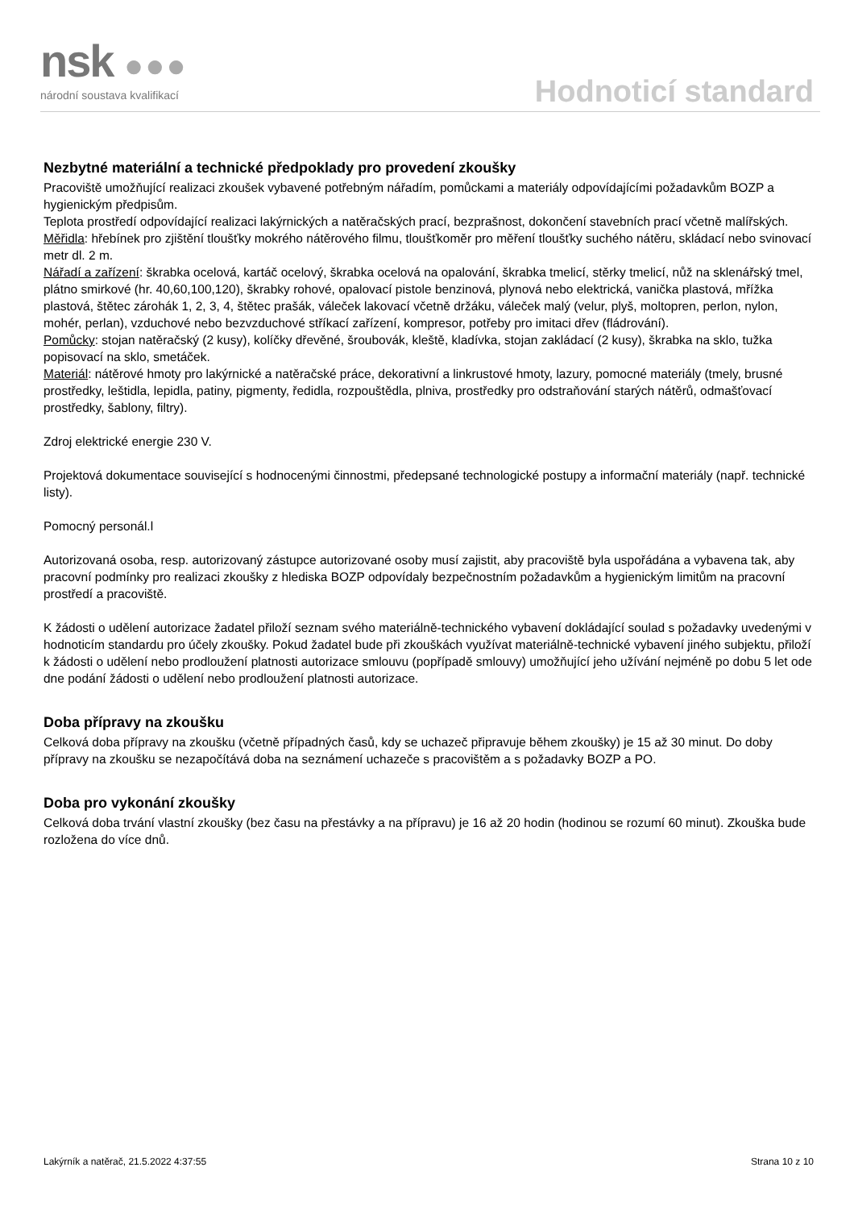nsk ●●●
národní soustava kvalifikací Hodnoticí standard
Nezbytné materiální a technické předpoklady pro provedení zkoušky
Pracoviště umožňující realizaci zkoušek vybavené potřebným nářadím, pomůckami a materiály odpovídajícími požadavkům BOZP a hygienickým předpisům.
Teplota prostředí odpovídající realizaci lakýrnických a natěračských prací, bezprašnost, dokončení stavebních prací včetně malířských.
Měřidla: hřebínek pro zjištění tloušťky mokrého nátěrového filmu, tloušťkoměr pro měření tloušťky suchého nátěru, skládací nebo svinovací metr dl. 2 m.
Nářadí a zařízení: škrabka ocelová, kartáč ocelový, škrabka ocelová na opalování, škrabka tmelicí, stěrky tmelicí, nůž na sklenářský tmel, plátno smirkové (hr. 40,60,100,120), škrabky rohové, opalovací pistole benzinová, plynová nebo elektrická, vanička plastová, mřížka plastová, štětec zárohák 1, 2, 3, 4, štětec prašák, váleček lakovací včetně držáku, váleček malý (velur, plyš, moltopren, perlon, nylon, mohér, perlan), vzduchové nebo bezvzduchové stříkací zařízení, kompresor, potřeby pro imitaci dřev (fládrování).
Pomůcky: stojan natěračský (2 kusy), kolíčky dřevěné, šroubovák, kleště, kladívka, stojan zakládací (2 kusy), škrabka na sklo, tužka popisovací na sklo, smetáček.
Materiál: nátěrové hmoty pro lakýrnické a natěračské práce, dekorativní a linkrustové hmoty, lazury, pomocné materiály (tmely, brusné prostředky, leštidla, lepidla, patiny, pigmenty, ředidla, rozpouštědla, plniva, prostředky pro odstraňování starých nátěrů, odmašťovací prostředky, šablony, filtry).
Zdroj elektrické energie 230 V.
Projektová dokumentace související s hodnocenými činnostmi, předepsané technologické postupy a informační materiály (např. technické listy).
Pomocný personál.l
Autorizovaná osoba, resp. autorizovaný zástupce autorizované osoby musí zajistit, aby pracoviště byla uspořádána a vybavena tak, aby pracovní podmínky pro realizaci zkoušky z hlediska BOZP odpovídaly bezpečnostním požadavkům a hygienickým limitům na pracovní prostředí a pracoviště.
K žádosti o udělení autorizace žadatel přiloží seznam svého materiálně-technického vybavení dokládající soulad s požadavky uvedenými v hodnoticím standardu pro účely zkoušky. Pokud žadatel bude při zkouškách využívat materiálně-technické vybavení jiného subjektu, přiloží k žádosti o udělení nebo prodloužení platnosti autorizace smlouvu (popřípadě smlouvy) umožňující jeho užívání nejméně po dobu 5 let ode dne podání žádosti o udělení nebo prodloužení platnosti autorizace.
Doba přípravy na zkoušku
Celková doba přípravy na zkoušku (včetně případných časů, kdy se uchazeč připravuje během zkoušky) je 15 až 30 minut. Do doby přípravy na zkoušku se nezapočítává doba na seznámení uchazeče s pracovištěm a s požadavky BOZP a PO.
Doba pro vykonání zkoušky
Celková doba trvání vlastní zkoušky (bez času na přestávky a na přípravu) je 16 až 20 hodin (hodinou se rozumí 60 minut). Zkouška bude rozložena do více dnů.
Lakýrník a natěrač, 21.5.2022 4:37:55 Strana 10 z 10